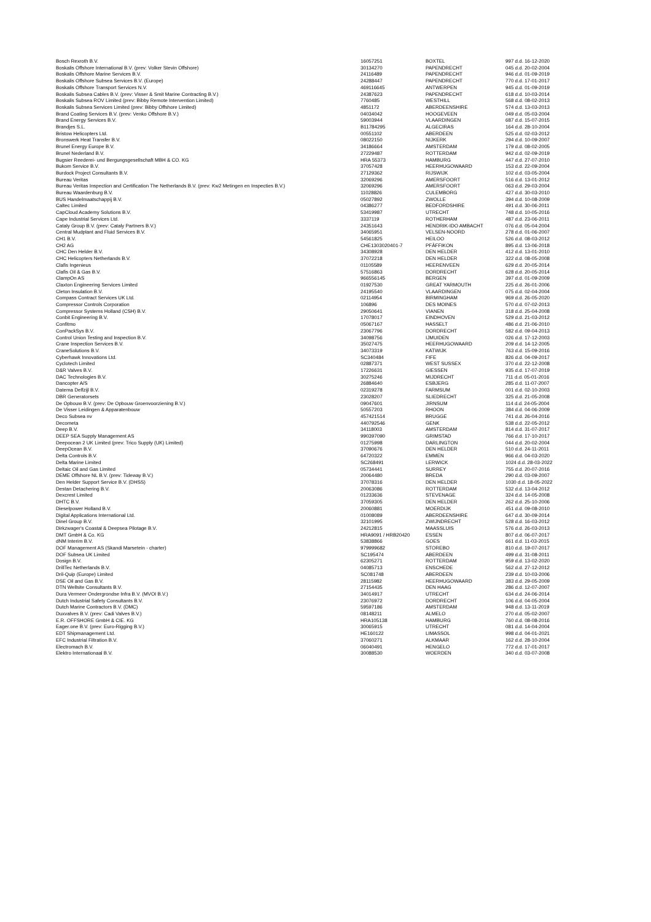| Bosch Rexroth B.V. | 16057251 | BOXTEL | 997 d.d. 16-12-2020 |
| Boskalis Offshore International B.V. (prev: Volker Stevin Offshore) | 30134270 | PAPENDRECHT | 045 d.d. 20-02-2004 |
| Boskalis Offshore Marine Services B.V. | 24116489 | PAPENDRECHT | 946 d.d. 01-09-2019 |
| Boskalis Offshore Subsea Services B.V. (Europe) | 24288447 | PAPENDRECHT | 770 d.d. 17-01-2017 |
| Boskalis Offshore Transport Services N.V. | 469116645 | ANTWERPEN | 945 d.d. 01-09-2019 |
| Boskalis Subsea Cables B.V. (prev: Visser & Smit Marine Contracting B.V.) | 24387623 | PAPENDRECHT | 618 d.d. 10-03-2014 |
| Boskalis Subsea ROV Limited (prev: Bibby Remote Intervention Limited) | 7760485 | WESTHILL | 568 d.d. 08-02-2013 |
| Boskalis Subsea Services Limited (prev: Bibby Offshore Limited) | 4851172 | ABERDEENSHIRE | 574 d.d. 13-03-2013 |
| Brand Coating Services B.V. (prev: Venko Offshore B.V.) | 04034042 | HOOGEVEEN | 049 d.d. 05-03-2004 |
| Brand Energy Services B.V. | 59003944 | VLAARDINGEN | 687 d.d. 15-07-2015 |
| Brandjes S.L. | B11784295 | ALGECIRAS | 164 d.d. 28-10-2004 |
| Bristow Helicopters Ltd. | 00551102 | ABERDEEN | 525 d.d. 02-03-2012 |
| Bronswerk Heat Transfer B.V. | 08022150 | NIJKERK | 294 d.d. 10-09-2007 |
| Brunel Energy Europe B.V. | 34186664 | AMSTERDAM | 179 d.d. 08-02-2005 |
| Brunel Nederland B.V. | 27229487 | ROTTERDAM | 942 d.d. 02-09-2019 |
| Bugsier Reederei- und Bergungsgesellschaft MBH & CO. KG | HRA 55373 | HAMBURG | 447 d.d. 27-07-2010 |
| Bukom Service B.V. | 37057428 | HEERHUGOWAARD | 153 d.d. 22-09-2004 |
| Burdock Project Consultants B.V. | 27129362 | RIJSWIJK | 102 d.d. 03-05-2004 |
| Bureau Veritas | 32069296 | AMERSFOORT | 516 d.d. 13-01-2012 |
| Bureau Veritas Inspection and Certification The Netherlands B.V. (prev: Kw2 Metingen en Inspecties B.V.) | 32069296 | AMERSFOORT | 063 d.d. 29-03-2004 |
| Bureau Waardenburg B.V. | 11028826 | CULEMBORG | 427 d.d. 30-03-2010 |
| BUS Handelmaatschappij B.V. | 05027892 | ZWOLLE | 394 d.d. 10-08-2009 |
| Caltec Limited | 04386277 | BEDFORDSHIRE | 491 d.d. 30-06-2011 |
| CapCloud Academy Solutions B.V. | 53419987 | UTRECHT | 748 d.d. 10-05-2016 |
| Cape Industrial Services Ltd. | 3337119 | ROTHERHAM | 487 d.d. 23-06-2011 |
| Cataly Group B.V. (prev: Cataly Partners B.V.) | 24351643 | HENDRIK-IDO AMBACHT | 076 d.d. 05-04-2004 |
| Central Mudplant and Fluid Services B.V. | 34065951 | VELSEN-NOORD | 278 d.d. 01-06-2007 |
| CH1 B.V. | 54561825 | HEILOO | 526 d.d. 08-03-2012 |
| CH2 AG | CHE1303020401-7 | PFÄFFIKON | 895 d.d. 13-06-2018 |
| CHC Den Helder B.V. | 34308928 | DEN HELDER | 412 d.d. 13-01-2010 |
| CHC Helicopters Netherlands B.V. | 37072218 | DEN HELDER | 322 d.d. 08-05-2008 |
| Clafis Ingenieus | 01105589 | HEERENVEEN | 629 d.d. 20-05-2014 |
| Clafis Oil & Gas B.V. | 57516863 | DORDRECHT | 628 d.d. 20-05-2014 |
| ClampOn AS | 966556145 | BERGEN | 397 d.d. 01-09-2009 |
| Claxton Engineering Services Limited | 01927530 | GREAT YARMOUTH | 225 d.d. 26-01-2006 |
| Cleton Insulation B.V. | 24195540 | VLAARDINGEN | 075 d.d. 02-04-2004 |
| Compass Contract Services UK Ltd. | 02114954 | BIRMINGHAM | 969 d.d. 26-05-2020 |
| Compressor Controls Corporation | 106896 | DES MOINES | 570 d.d. 07-02-2013 |
| Compressor Systems Holland (CSH) B.V. | 29050641 | VIANEN | 318 d.d. 25-04-2008 |
| Conbit Engineering B.V. | 17078017 | EINDHOVEN | 529 d.d. 21-03-2012 |
| Confitmo | 05067167 | HASSELT | 486 d.d. 21-06-2010 |
| ConPackSys B.V. | 23067796 | DORDRECHT | 582 d.d. 09-04-2013 |
| Control Union Testing and Inspection B.V. | 34098756 | IJMUIDEN | 026 d.d. 17-12-2003 |
| Crane Inspection Services B.V. | 35027475 | HEERHUGOWAARD | 209 d.d. 14-12-2005 |
| CraneSolutions B.V. | 34073319 | KATWIJK | 763 d.d. 15-09-2016 |
| Cyberhawk Innovations Ltd. | SC340484 | FIFE | 826 d.d. 04-09-2017 |
| Cyclotech Limited | 02887371 | WEST SUSSEX | 370 d.d. 22-12-2008 |
| D&R Valves B.V. | 17226631 | GIESSEN | 935 d.d. 17-07-2019 |
| DAC Technologies B.V. | 30275246 | MIJDRECHT | 711 d.d. 05-01-2016 |
| Dancopter A/S | 26884640 | ESBJERG | 285 d.d. 11-07-2007 |
| Datema Delfzijl B.V. | 02319278 | FARMSUM | 001 d.d. 02-10-2003 |
| DBR Generatorsets | 23028207 | SLIEDRECHT | 325 d.d. 21-05-2008 |
| De Opbouw B.V. (prev: De Opbouw Groenvoorziening B.V.) | 09047601 | JIRNSUM | 114 d.d. 24-05-2004 |
| De Visser Leidingen & Apparatenbouw | 50557203 | RHOON | 384 d.d. 04-06-2009 |
| Deco Subsea nv | 457421514 | BRUGGE | 741 d.d. 26-04-2016 |
| Decometa | 440792546 | GENK | 538 d.d. 22-05-2012 |
| Deep B.V. | 34118003 | AMSTERDAM | 814 d.d. 31-07-2017 |
| DEEP SEA Supply Management AS | 990397090 | GRIMSTAD | 766 d.d. 17-10-2017 |
| Deepocean 2 UK Limited (prev: Trico Supply (UK) Limited) | 01275998 | DARLINGTON | 044 d.d. 20-02-2004 |
| DeepOcean B.V. | 37090676 | DEN HELDER | 510 d.d. 24-11-2011 |
| Delta Controls B.V. | 64720322 | EMMEN | 966 d.d. 04-03-2020 |
| Delta Marine Limited | SC268491 | LERWICK | 1024 d.d. 28-03-2022 |
| Deltaic Oil and Gas Limited | 05734441 | SURREY | 755 d.d. 20-07-2016 |
| DEME Offshore NL B.V. (prev: Tideway B.V.) | 20064480 | BREDA | 290 d.d. 03-09-2007 |
| Den Helder Support Service B.V. (DHSS) | 37078316 | DEN HELDER | 1030 d.d. 18-05-2022 |
| Destan Detachering B.V. | 20063086 | ROTTERDAM | 532 d.d. 13-04-2012 |
| Dexcrest Limited | 01233636 | STEVENAGE | 324 d.d. 14-05-2008 |
| DHTC B.V. | 37059305 | DEN HELDER | 262 d.d. 25-10-2006 |
| Dieselpower Holland B.V. | 20060881 | MOERDIJK | 451 d.d. 09-08-2010 |
| Digital Applications International Ltd. | 01008089 | ABERDEENSHIRE | 647 d.d. 30-09-2014 |
| Dinel Group B.V. | 32101995 | ZWIJNDRECHT | 528 d.d. 16-03-2012 |
| Dirkzwager's Coastal & Deepsea Pilotage B.V. | 24212815 | MAASSLUIS | 576 d.d. 26-03-2013 |
| DMT GmbH & Co. KG | HRA9091 / HRB20420 | ESSEN | 807 d.d. 06-07-2017 |
| dNM Interim B.V. | 53838866 | GOES | 661 d.d. 11-03-2015 |
| DOF Management AS (Skandi Marsetein - charter) | 979999682 | STOREBO | 810 d.d. 19-07-2017 |
| DOF Subsea UK Limited | SC195474 | ABERDEEN | 499 d.d. 31-08-2011 |
| Dosign B.V. | 62305271 | ROTTERDAM | 959 d.d. 13-02-2020 |
| DrillTec Netherlands B.V. | 04085713 | ENSCHEDE | 562 d.d. 27-12-2012 |
| Dril-Quip (Europe) Limited | SC081748 | ABERDEEN | 239 d.d. 10-03-2006 |
| DSE Oil and Gas B.V. | 28115982 | HEERHUGOWAARD | 383 d.d. 29-05-2009 |
| DTN Wellsite Consultants B.V. | 27154435 | DEN HAAG | 286 d.d. 12-07-2007 |
| Dura Vermeer Ondergrondse Infra B.V. (MVOI B.V.) | 34014917 | UTRECHT | 634 d.d. 24-06-2014 |
| Dutch Industrial Safety Consultants B.V. | 23076972 | DORDRECHT | 106 d.d. 04-05-2004 |
| Dutch Marine Contractors B.V. (DMC) | 59597186 | AMSTERDAM | 948 d.d. 13-11-2019 |
| Duxvalves B.V. (prev: Cadi Valves B.V.) | 08148211 | ALMELO | 270 d.d. 05-02-2007 |
| E.R. OFFSHORE GmbH & CIE. KG | HRA105138 | HAMBURG | 760 d.d. 08-08-2016 |
| Eager.one B.V. (prev: Euro-Rigging B.V.) | 30065915 | UTRECHT | 081 d.d. 14-04-2004 |
| EDT Shipmanagement Ltd. | HE160122 | LIMASSOL | 998 d.d. 04-01-2021 |
| EFC Industrial Filtration B.V. | 37060271 | ALKMAAR | 162 d.d. 28-10-2004 |
| Electromach B.V. | 06040491 | HENGELO | 772 d.d. 17-01-2017 |
| Elektro Internationaal B.V. | 30088530 | WOERDEN | 340 d.d. 03-07-2008 |